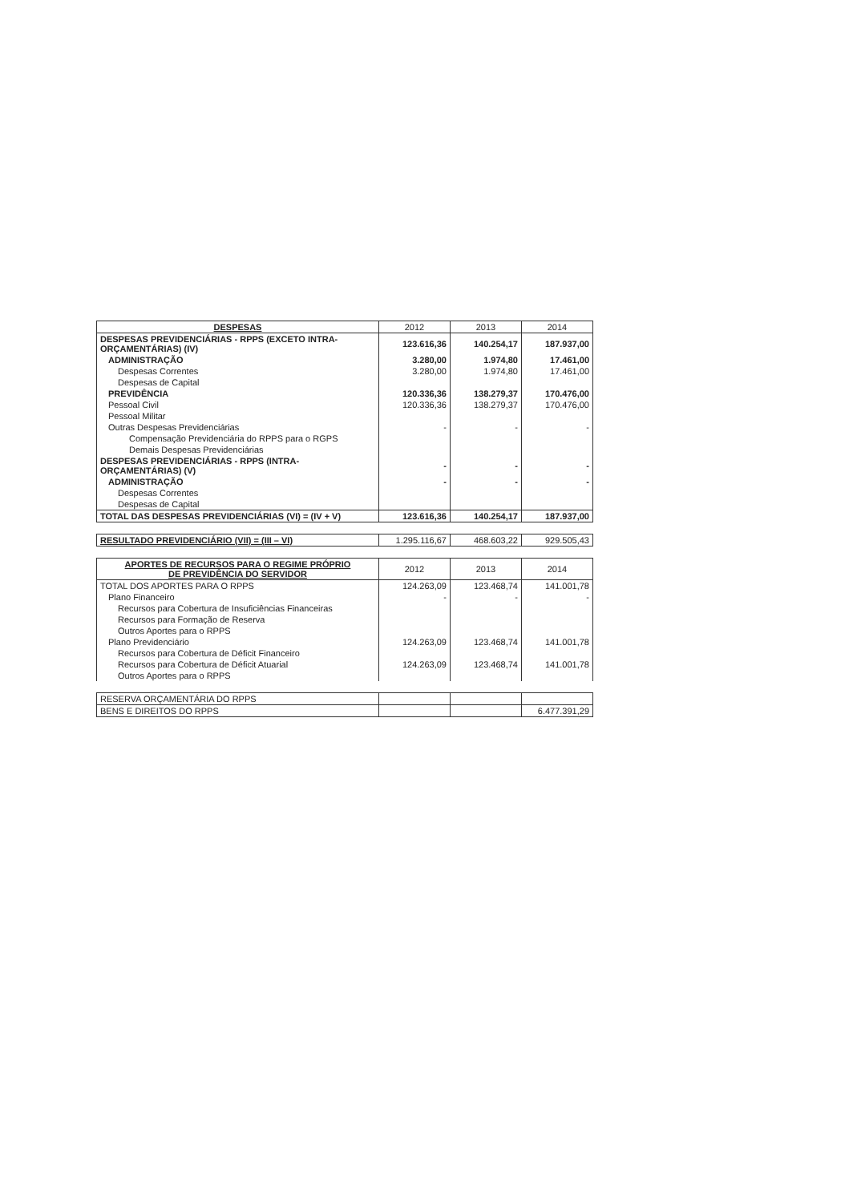| DESPESAS | 2012 | 2013 | 2014 |
| --- | --- | --- | --- |
| DESPESAS PREVIDENCIÁRIAS - RPPS (EXCETO INTRA-ORÇAMENTÁRIAS) (IV) | 123.616,36 | 140.254,17 | 187.937,00 |
| ADMINISTRAÇÃO | 3.280,00 | 1.974,80 | 17.461,00 |
| Despesas Correntes | 3.280,00 | 1.974,80 | 17.461,00 |
| Despesas de Capital | | | |
| PREVIDÊNCIA | 120.336,36 | 138.279,37 | 170.476,00 |
| Pessoal Civil | 120.336,36 | 138.279,37 | 170.476,00 |
| Pessoal Militar | | | |
| Outras Despesas Previdenciárias | - | - | - |
| Compensação Previdenciária do RPPS para o RGPS | | | |
| Demais Despesas Previdenciárias | | | |
| DESPESAS PREVIDENCIÁRIAS - RPPS (INTRA-ORÇAMENTÁRIAS) (V) | - | - | - |
| ADMINISTRAÇÃO | - | - | - |
| Despesas Correntes | | | |
| Despesas de Capital | | | |
| TOTAL DAS DESPESAS PREVIDENCIÁRIAS (VI) = (IV + V) | 123.616,36 | 140.254,17 | 187.937,00 |
| RESULTADO PREVIDENCIÁRIO (VII) = (III – VI) | 1.295.116,67 | 468.603,22 | 929.505,43 |
| APORTES DE RECURSOS PARA O REGIME PRÓPRIO DE PREVIDÊNCIA DO SERVIDOR | 2012 | 2013 | 2014 |
| --- | --- | --- | --- |
| TOTAL DOS APORTES PARA O RPPS | 124.263,09 | 123.468,74 | 141.001,78 |
| Plano Financeiro | - | - | - |
| Recursos para Cobertura de Insuficiências Financeiras | | | |
| Recursos para Formação de Reserva | | | |
| Outros Aportes para o RPPS | | | |
| Plano Previdenciário | 124.263,09 | 123.468,74 | 141.001,78 |
| Recursos para Cobertura de Déficit Financeiro | | | |
| Recursos para Cobertura de Déficit Atuarial | 124.263,09 | 123.468,74 | 141.001,78 |
| Outros Aportes para o RPPS | | | |
| RESERVA ORÇAMENTÁRIA DO RPPS | | | |
| BENS E DIREITOS DO RPPS | | | 6.477.391,29 |